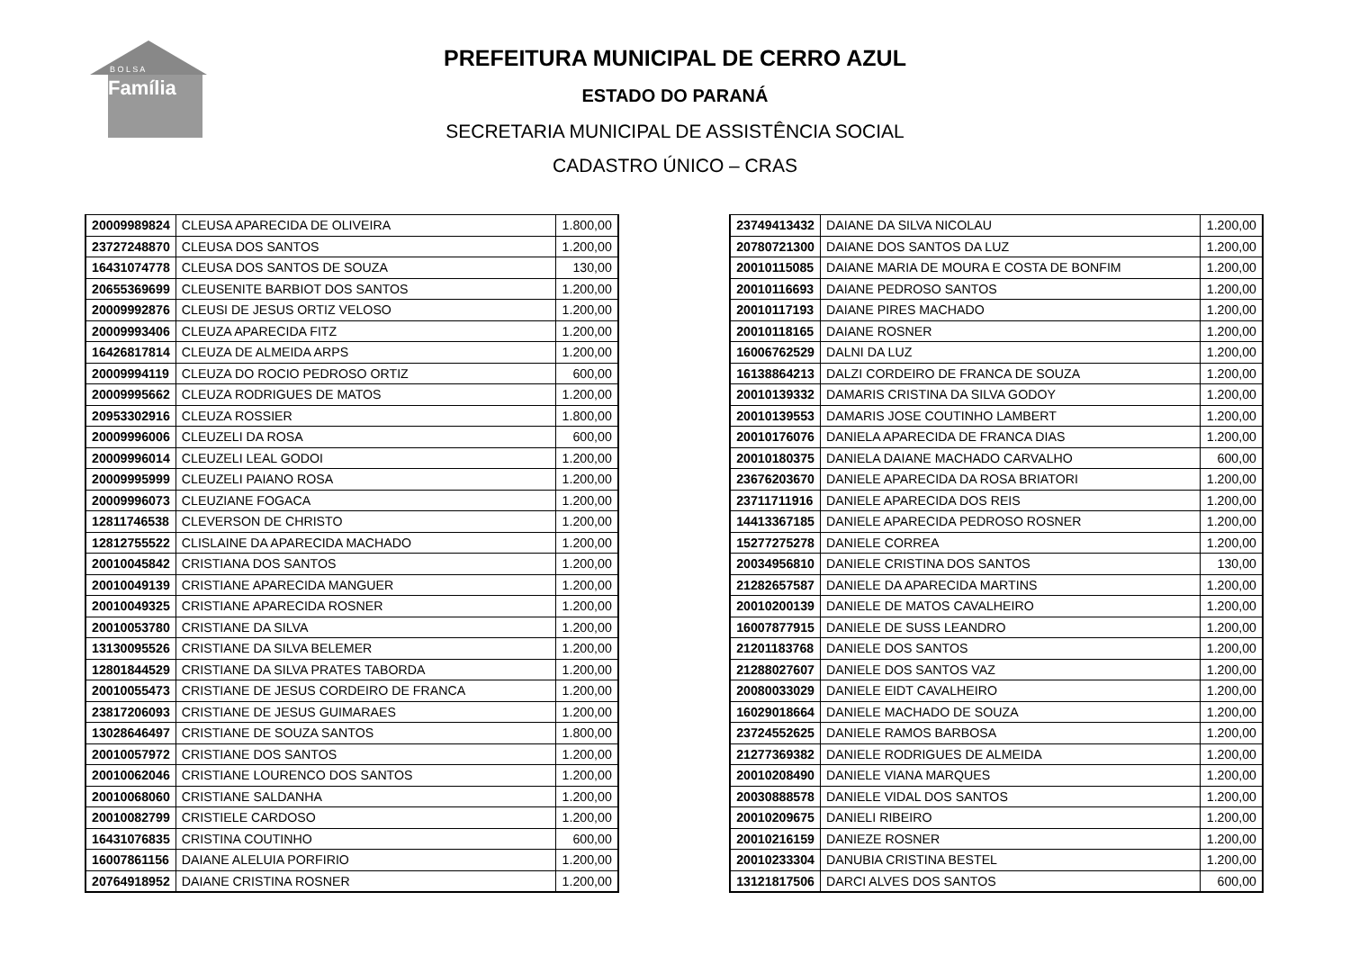Família
B O L S A
PREFEITURA MUNICIPAL DE CERRO AZUL
ESTADO DO PARANÁ
SECRETARIA MUNICIPAL DE ASSISTÊNCIA SOCIAL
CADASTRO ÚNICO – CRAS
| 20009989824 | CLEUSA APARECIDA DE OLIVEIRA | 1.800,00 |
| 23727248870 | CLEUSA DOS SANTOS | 1.200,00 |
| 16431074778 | CLEUSA DOS SANTOS DE SOUZA | 130,00 |
| 20655369699 | CLEUSENITE BARBIOT DOS SANTOS | 1.200,00 |
| 20009992876 | CLEUSI DE JESUS ORTIZ VELOSO | 1.200,00 |
| 20009993406 | CLEUZA APARECIDA FITZ | 1.200,00 |
| 16426817814 | CLEUZA DE ALMEIDA ARPS | 1.200,00 |
| 20009994119 | CLEUZA DO ROCIO PEDROSO ORTIZ | 600,00 |
| 20009995662 | CLEUZA RODRIGUES DE MATOS | 1.200,00 |
| 20953302916 | CLEUZA ROSSIER | 1.800,00 |
| 20009996006 | CLEUZELI DA ROSA | 600,00 |
| 20009996014 | CLEUZELI LEAL GODOI | 1.200,00 |
| 20009995999 | CLEUZELI PAIANO ROSA | 1.200,00 |
| 20009996073 | CLEUZIANE FOGACA | 1.200,00 |
| 12811746538 | CLEVERSON DE CHRISTO | 1.200,00 |
| 12812755522 | CLISLAINE DA APARECIDA MACHADO | 1.200,00 |
| 20010045842 | CRISTIANA DOS SANTOS | 1.200,00 |
| 20010049139 | CRISTIANE APARECIDA MANGUER | 1.200,00 |
| 20010049325 | CRISTIANE APARECIDA ROSNER | 1.200,00 |
| 20010053780 | CRISTIANE DA SILVA | 1.200,00 |
| 13130095526 | CRISTIANE DA SILVA BELEMER | 1.200,00 |
| 12801844529 | CRISTIANE DA SILVA PRATES TABORDA | 1.200,00 |
| 20010055473 | CRISTIANE DE JESUS CORDEIRO DE FRANCA | 1.200,00 |
| 23817206093 | CRISTIANE DE JESUS GUIMARAES | 1.200,00 |
| 13028646497 | CRISTIANE DE SOUZA SANTOS | 1.800,00 |
| 20010057972 | CRISTIANE DOS SANTOS | 1.200,00 |
| 20010062046 | CRISTIANE LOURENCO DOS SANTOS | 1.200,00 |
| 20010068060 | CRISTIANE SALDANHA | 1.200,00 |
| 20010082799 | CRISTIELE CARDOSO | 1.200,00 |
| 16431076835 | CRISTINA COUTINHO | 600,00 |
| 16007861156 | DAIANE ALELUIA PORFIRIO | 1.200,00 |
| 20764918952 | DAIANE CRISTINA ROSNER | 1.200,00 |
| 23749413432 | DAIANE DA SILVA NICOLAU | 1.200,00 |
| 20780721300 | DAIANE DOS SANTOS DA LUZ | 1.200,00 |
| 20010115085 | DAIANE MARIA DE MOURA E COSTA DE BONFIM | 1.200,00 |
| 20010116693 | DAIANE PEDROSO SANTOS | 1.200,00 |
| 20010117193 | DAIANE PIRES MACHADO | 1.200,00 |
| 20010118165 | DAIANE ROSNER | 1.200,00 |
| 16006762529 | DALNI DA LUZ | 1.200,00 |
| 16138864213 | DALZI CORDEIRO DE FRANCA DE SOUZA | 1.200,00 |
| 20010139332 | DAMARIS CRISTINA DA SILVA GODOY | 1.200,00 |
| 20010139553 | DAMARIS JOSE COUTINHO LAMBERT | 1.200,00 |
| 20010176076 | DANIELA APARECIDA DE FRANCA DIAS | 1.200,00 |
| 20010180375 | DANIELA DAIANE MACHADO CARVALHO | 600,00 |
| 23676203670 | DANIELE APARECIDA DA ROSA BRIATORI | 1.200,00 |
| 23711711916 | DANIELE APARECIDA DOS REIS | 1.200,00 |
| 14413367185 | DANIELE APARECIDA PEDROSO ROSNER | 1.200,00 |
| 15277275278 | DANIELE CORREA | 1.200,00 |
| 20034956810 | DANIELE CRISTINA DOS SANTOS | 130,00 |
| 21282657587 | DANIELE DA APARECIDA MARTINS | 1.200,00 |
| 20010200139 | DANIELE DE MATOS CAVALHEIRO | 1.200,00 |
| 16007877915 | DANIELE DE SUSS LEANDRO | 1.200,00 |
| 21201183768 | DANIELE DOS SANTOS | 1.200,00 |
| 21288027607 | DANIELE DOS SANTOS VAZ | 1.200,00 |
| 20080033029 | DANIELE EIDT CAVALHEIRO | 1.200,00 |
| 16029018664 | DANIELE MACHADO DE SOUZA | 1.200,00 |
| 23724552625 | DANIELE RAMOS BARBOSA | 1.200,00 |
| 21277369382 | DANIELE RODRIGUES DE ALMEIDA | 1.200,00 |
| 20010208490 | DANIELE VIANA MARQUES | 1.200,00 |
| 20030888578 | DANIELE VIDAL DOS SANTOS | 1.200,00 |
| 20010209675 | DANIELI RIBEIRO | 1.200,00 |
| 20010216159 | DANIEZE ROSNER | 1.200,00 |
| 20010233304 | DANUBIA CRISTINA BESTEL | 1.200,00 |
| 13121817506 | DARCI ALVES DOS SANTOS | 600,00 |